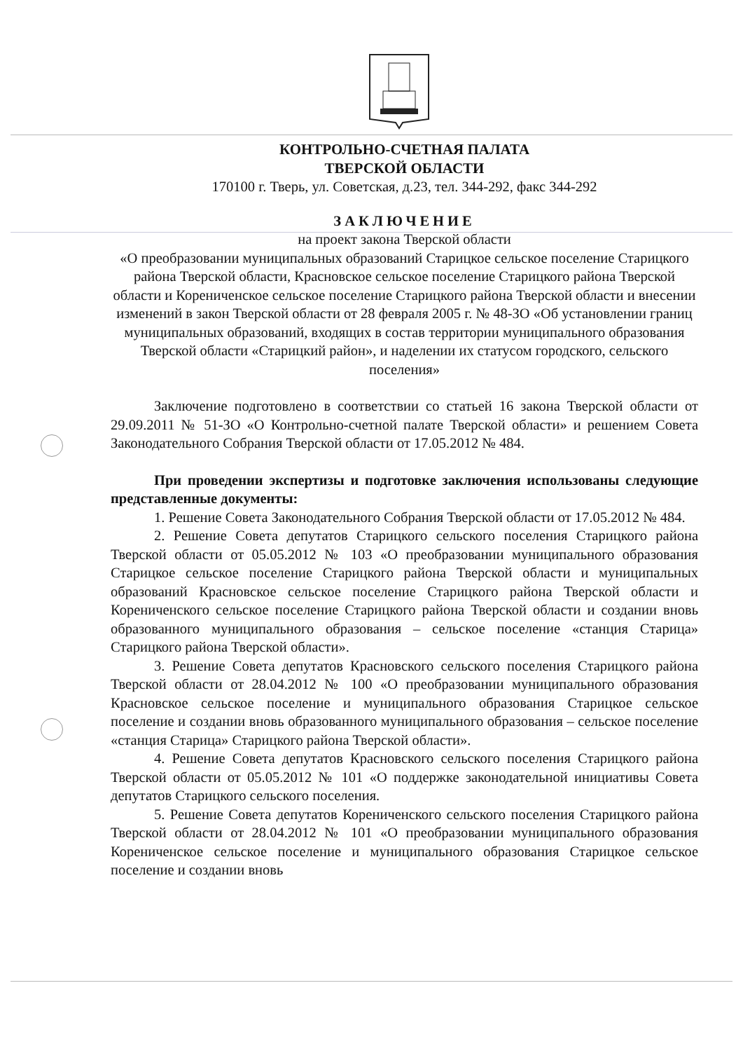КОНТРОЛЬНО-СЧЕТНАЯ ПАЛАТА
ТВЕРСКОЙ ОБЛАСТИ
170100 г. Тверь, ул. Советская, д.23, тел. 344-292, факс 344-292
ЗАКЛЮЧЕНИЕ
на проект закона Тверской области
«О преобразовании муниципальных образований Старицкое сельское поселение Старицкого района Тверской области, Красновское сельское поселение Старицкого района Тверской области и Корениченское сельское поселение Старицкого района Тверской области и внесении изменений в закон Тверской области от 28 февраля 2005 г. № 48-ЗО «Об установлении границ муниципальных образований, входящих в состав территории муниципального образования Тверской области «Старицкий район», и наделении их статусом городского, сельского поселения»
Заключение подготовлено в соответствии со статьей 16 закона Тверской области от 29.09.2011 № 51-ЗО «О Контрольно-счетной палате Тверской области» и решением Совета Законодательного Собрания Тверской области от 17.05.2012 № 484.
При проведении экспертизы и подготовке заключения использованы следующие представленные документы:
1. Решение Совета Законодательного Собрания Тверской области от 17.05.2012 № 484.
2. Решение Совета депутатов Старицкого сельского поселения Старицкого района Тверской области от 05.05.2012 № 103 «О преобразовании муниципального образования Старицкое сельское поселение Старицкого района Тверской области и муниципальных образований Красновское сельское поселение Старицкого района Тверской области и Корениченского сельское поселение Старицкого района Тверской области и создании вновь образованного муниципального образования – сельское поселение «станция Старица» Старицкого района Тверской области».
3. Решение Совета депутатов Красновского сельского поселения Старицкого района Тверской области от 28.04.2012 № 100 «О преобразовании муниципального образования Красновское сельское поселение и муниципального образования Старицкое сельское поселение и создании вновь образованного муниципального образования – сельское поселение «станция Старица» Старицкого района Тверской области».
4. Решение Совета депутатов Красновского сельского поселения Старицкого района Тверской области от 05.05.2012 № 101 «О поддержке законодательной инициативы Совета депутатов Старицкого сельского поселения.
5. Решение Совета депутатов Корениченского сельского поселения Старицкого района Тверской области от 28.04.2012 № 101 «О преобразовании муниципального образования Корениченское сельское поселение и муниципального образования Старицкое сельское поселение и создании вновь